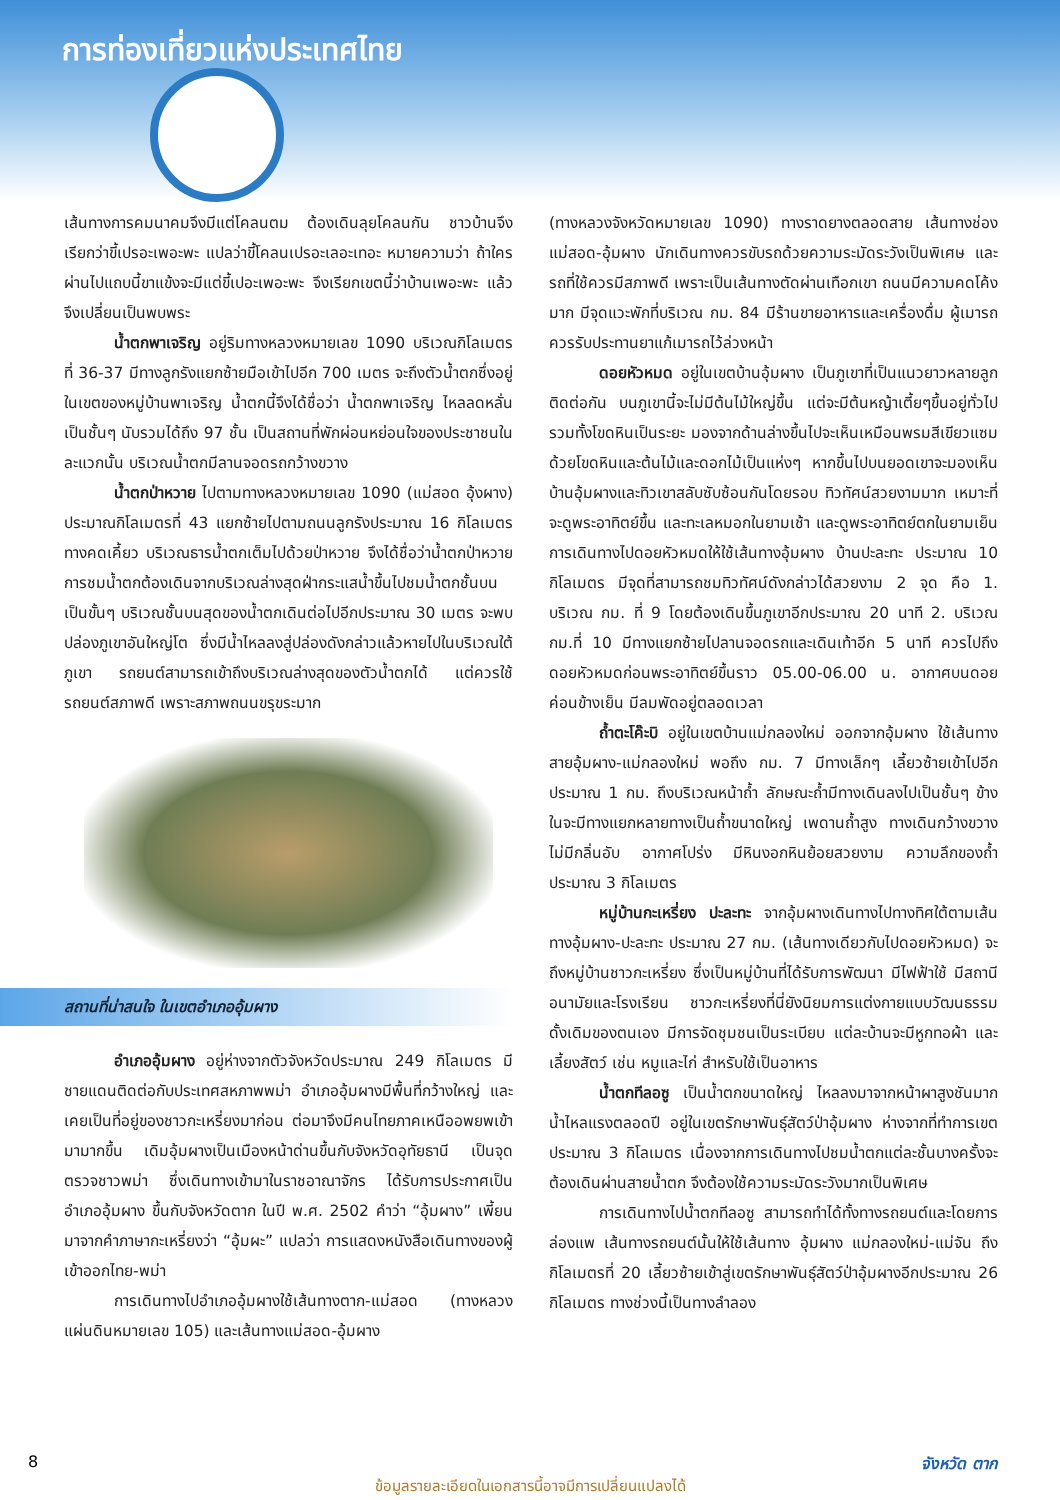การท่องเที่ยวแห่งประเทศไทย
เส้นทางการคมนาคมจึงมีแต่โคลนตม ต้องเดินลุยโคลนกัน ชาวบ้านจึงเรียกว่าขี้เปรอะเพอะพะ แปลว่าขี้โคลนเปรอะเลอะเทอะ หมายความว่า ถ้าใครผ่านไปแถบนี้ขาแข้งจะมีแต่ขี้เปอะเพอะพะ จึงเรียกเขตนี้ว่าบ้านเพอะพะ แล้วจึงเปลี่ยนเป็นพบพระ
น้ำตกพาเจริญ อยู่ริมทางหลวงหมายเลข 1090 บริเวณกิโลเมตรที่ 36-37 มีทางลูกรังแยกซ้ายมือเข้าไปอีก 700 เมตร จะถึงตัวน้ำตกซึ่งอยู่ในเขตของหมู่บ้านพาเจริญ น้ำตกนี้จึงได้ชื่อว่า น้ำตกพาเจริญ ไหลลดหลั่นเป็นชั้นๆ นับรวมได้ถึง 97 ชั้น เป็นสถานที่พักผ่อนหย่อนใจของประชาชนในละแวกนั้น บริเวณน้ำตกมีลานจอดรถกว้างขวาง
น้ำตกป่าหวาย ไปตามทางหลวงหมายเลข 1090 (แม่สอด อุ้งผาง) ประมาณกิโลเมตรที่ 43 แยกซ้ายไปตามถนนลูกรังประมาณ 16 กิโลเมตร ทางคดเคี้ยว บริเวณธารน้ำตกเต็มไปด้วยป่าหวาย จึงได้ชื่อว่าน้ำตกป่าหวาย การชมน้ำตกต้องเดินจากบริเวณล่างสุดฝ่ากระแสน้ำขึ้นไปชมน้ำตกชั้นบนเป็นขั้นๆ บริเวณชั้นบนสุดของน้ำตกเดินต่อไปอีกประมาณ 30 เมตร จะพบปล่องภูเขาอันใหญ่โต ซึ่งมีน้ำไหลลงสู่ปล่องดังกล่าวแล้วหายไปในบริเวณใต้ภูเขา รถยนต์สามารถเข้าถึงบริเวณล่างสุดของตัวน้ำตกได้ แต่ควรใช้รถยนต์สภาพดี เพราะสภาพถนนขรุขระมาก
สถานที่น่าสนใจ ในเขตอำเภออุ้มผาง
อำเภออุ้มผาง อยู่ห่างจากตัวจังหวัดประมาณ 249 กิโลเมตร มีชายแดนติดต่อกับประเทศสหภาพพม่า อำเภออุ้มผางมีพื้นที่กว้างใหญ่ และเคยเป็นที่อยู่ของชาวกะเหรี่ยงมาก่อน ต่อมาจึงมีคนไทยภาคเหนืออพยพเข้ามามากขึ้น เดิมอุ้มผางเป็นเมืองหน้าด่านขึ้นกับจังหวัดอุทัยธานี เป็นจุดตรวจชาวพม่า ซึ่งเดินทางเข้ามาในราชอาณาจักร ได้รับการประกาศเป็นอำเภออุ้มผาง ขึ้นกับจังหวัดตาก ในปี พ.ศ. 2502 คำว่า “อุ้มผาง” เพี้ยนมาจากคำภาษากะเหรี่ยงว่า “อุ้มผะ” แปลว่า การแสดงหนังสือเดินทางของผู้เข้าออกไทย-พม่า
การเดินทางไปอำเภออุ้มผางใช้เส้นทางตาก-แม่สอด (ทางหลวงแผ่นดินหมายเลข 105) และเส้นทางแม่สอด-อุ้มผาง
(ทางหลวงจังหวัดหมายเลข 1090) ทางราดยางตลอดสาย เส้นทางช่องแม่สอด-อุ้มผาง นักเดินทางควรขับรถด้วยความระมัดระวังเป็นพิเศษ และรถที่ใช้ควรมีสภาพดี เพราะเป็นเส้นทางตัดผ่านเทือกเขา ถนนมีความคดโค้งมาก มีจุดแวะพักที่บริเวณ กม. 84 มีร้านขายอาหารและเครื่องดื่ม ผู้เมารถควรรับประทานยาแก้เมารถไว้ล่วงหน้า
ดอยหัวหมด อยู่ในเขตบ้านอุ้มผาง เป็นภูเขาที่เป็นแนวยาวหลายลูกติดต่อกัน บนภูเขานี้จะไม่มีต้นไม้ใหญ่ขึ้น แต่จะมีต้นหญ้าเตี้ยๆขึ้นอยู่ทั่วไป รวมทั้งโขดหินเป็นระยะ มองจากด้านล่างขึ้นไปจะเห็นเหมือนพรมสีเขียวแซมด้วยโขดหินและต้นไม้และดอกไม้เป็นแห่งๆ หากขึ้นไปบนยอดเขาจะมองเห็นบ้านอุ้มผางและทิวเขาสลับซับซ้อนกันโดยรอบ ทิวทัศน์สวยงามมาก เหมาะที่จะดูพระอาทิตย์ขึ้น และทะเลหมอกในยามเช้า และดูพระอาทิตย์ตกในยามเย็น การเดินทางไปดอยหัวหมดให้ใช้เส้นทางอุ้มผาง บ้านปะละทะ ประมาณ 10 กิโลเมตร มีจุดที่สามารถชมทิวทัศน์ดังกล่าวได้สวยงาม 2 จุด คือ 1. บริเวณ กม. ที่ 9 โดยต้องเดินขึ้นภูเขาอีกประมาณ 20 นาที 2. บริเวณ กม.ที่ 10 มีทางแยกซ้ายไปลานจอดรถและเดินเท้าอีก 5 นาที ควรไปถึงดอยหัวหมดก่อนพระอาทิตย์ขึ้นราว 05.00-06.00 น. อากาศบนดอยค่อนข้างเย็น มีลมพัดอยู่ตลอดเวลา
ถ้ำตะโค๊ะบิ อยู่ในเขตบ้านแม่กลองใหม่ ออกจากอุ้มผาง ใช้เส้นทางสายอุ้มผาง-แม่กลองใหม่ พอถึง กม. 7 มีทางเล็กๆ เลี้ยวซ้ายเข้าไปอีกประมาณ 1 กม. ถึงบริเวณหน้าถ้ำ ลักษณะถ้ำมีทางเดินลงไปเป็นชั้นๆ ข้างในจะมีทางแยกหลายทางเป็นถ้ำขนาดใหญ่ เพดานถ้ำสูง ทางเดินกว้างขวางไม่มีกลิ่นอับ อากาศโปร่ง มีหินงอกหินย้อยสวยงาม ความลึกของถ้ำประมาณ 3 กิโลเมตร
หมู่บ้านกะเหรี่ยง ปะละทะ จากอุ้มผางเดินทางไปทางทิศใต้ตามเส้นทางอุ้มผาง-ปะละทะ ประมาณ 27 กม. (เส้นทางเดียวกับไปดอยหัวหมด) จะถึงหมู่บ้านชาวกะเหรี่ยง ซึ่งเป็นหมู่บ้านที่ได้รับการพัฒนา มีไฟฟ้าใช้ มีสถานีอนามัยและโรงเรียน ชาวกะเหรี่ยงที่นี่ยังนิยมการแต่งกายแบบวัฒนธรรมดั้งเดิมของตนเอง มีการจัดชุมชนเป็นระเบียบ แต่ละบ้านจะมีหูกทอผ้า และเลี้ยงสัตว์ เช่น หมูและไก่ สำหรับใช้เป็นอาหาร
น้ำตกทีลอซู เป็นน้ำตกขนาดใหญ่ ไหลลงมาจากหน้าผาสูงชันมาก น้ำไหลแรงตลอดปี อยู่ในเขตรักษาพันธุ์สัตว์ป่าอุ้มผาง ห่างจากที่ทำการเขตประมาณ 3 กิโลเมตร เนื่องจากการเดินทางไปชมน้ำตกแต่ละชั้นบางครั้งจะต้องเดินผ่านสายน้ำตก จึงต้องใช้ความระมัดระวังมากเป็นพิเศษ
การเดินทางไปน้ำตกทีลอซู สามารถทำได้ทั้งทางรถยนต์และโดยการล่องแพ เส้นทางรถยนต์นั้นให้ใช้เส้นทาง อุ้มผาง แม่กลองใหม่-แม่จัน ถึงกิโลเมตรที่ 20 เลี้ยวซ้ายเข้าสู่เขตรักษาพันธุ์สัตว์ป่าอุ้มผางอีกประมาณ 26 กิโลเมตร ทางช่วงนี้เป็นทางลำลอง
8 จังหวัด ตาก
ข้อมูลรายละเอียดในเอกสารนี้อาจมีการเปลี่ยนแปลงได้